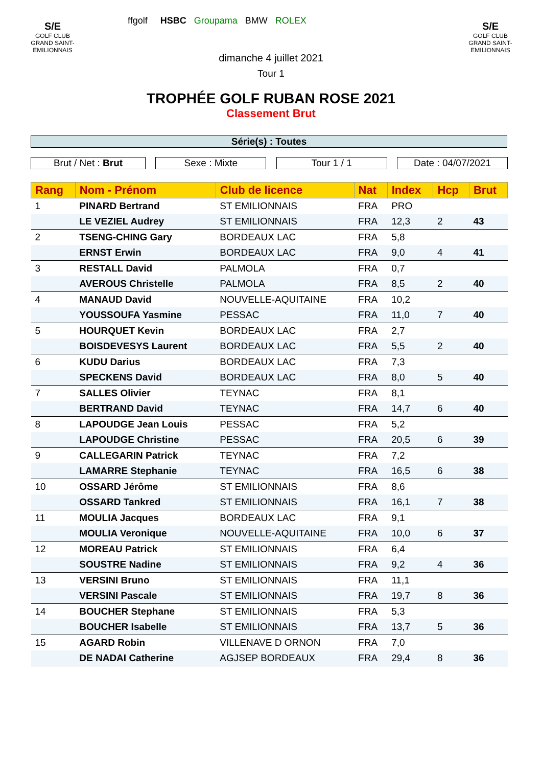S/E
GOLF CLUB
GRAND SAINT-EMILIONNAIS
S/E
GOLF CLUB
GRAND SAINT-EMILIONNAIS
ffgolf HSBC Groupama BMW ROLEX
dimanche 4 juillet 2021
Tour 1
TROPHÉE GOLF RUBAN ROSE 2021
Classement Brut
Série(s) : Toutes
Brut / Net : Brut Sexe : Mixte Tour 1 / 1 Date : 04/07/2021
| Rang | Nom - Prénom | Club de licence | Nat | Index | Hcp | Brut |
| --- | --- | --- | --- | --- | --- | --- |
| 1 | PINARD Bertrand | ST EMILIONNAIS | FRA | PRO | | |
| | LE VEZIEL Audrey | ST EMILIONNAIS | FRA | 12,3 | 2 | 43 |
| 2 | TSENG-CHING Gary | BORDEAUX LAC | FRA | 5,8 | | |
| | ERNST Erwin | BORDEAUX LAC | FRA | 9,0 | 4 | 41 |
| 3 | RESTALL David | PALMOLA | FRA | 0,7 | | |
| | AVEROUS Christelle | PALMOLA | FRA | 8,5 | 2 | 40 |
| 4 | MANAUD David | NOUVELLE-AQUITAINE | FRA | 10,2 | | |
| | YOUSSOUFA Yasmine | PESSAC | FRA | 11,0 | 7 | 40 |
| 5 | HOURQUET Kevin | BORDEAUX LAC | FRA | 2,7 | | |
| | BOISDEVESYS Laurent | BORDEAUX LAC | FRA | 5,5 | 2 | 40 |
| 6 | KUDU Darius | BORDEAUX LAC | FRA | 7,3 | | |
| | SPECKENS David | BORDEAUX LAC | FRA | 8,0 | 5 | 40 |
| 7 | SALLES Olivier | TEYNAC | FRA | 8,1 | | |
| | BERTRAND David | TEYNAC | FRA | 14,7 | 6 | 40 |
| 8 | LAPOUDGE Jean Louis | PESSAC | FRA | 5,2 | | |
| | LAPOUDGE Christine | PESSAC | FRA | 20,5 | 6 | 39 |
| 9 | CALLEGARIN Patrick | TEYNAC | FRA | 7,2 | | |
| | LAMARRE Stephanie | TEYNAC | FRA | 16,5 | 6 | 38 |
| 10 | OSSARD Jérôme | ST EMILIONNAIS | FRA | 8,6 | | |
| | OSSARD Tankred | ST EMILIONNAIS | FRA | 16,1 | 7 | 38 |
| 11 | MOULIA Jacques | BORDEAUX LAC | FRA | 9,1 | | |
| | MOULIA Veronique | NOUVELLE-AQUITAINE | FRA | 10,0 | 6 | 37 |
| 12 | MOREAU Patrick | ST EMILIONNAIS | FRA | 6,4 | | |
| | SOUSTRE Nadine | ST EMILIONNAIS | FRA | 9,2 | 4 | 36 |
| 13 | VERSINI Bruno | ST EMILIONNAIS | FRA | 11,1 | | |
| | VERSINI Pascale | ST EMILIONNAIS | FRA | 19,7 | 8 | 36 |
| 14 | BOUCHER Stephane | ST EMILIONNAIS | FRA | 5,3 | | |
| | BOUCHER Isabelle | ST EMILIONNAIS | FRA | 13,7 | 5 | 36 |
| 15 | AGARD Robin | VILLENAVE D ORNON | FRA | 7,0 | | |
| | DE NADAI Catherine | AGJSEP BORDEAUX | FRA | 29,4 | 8 | 36 |